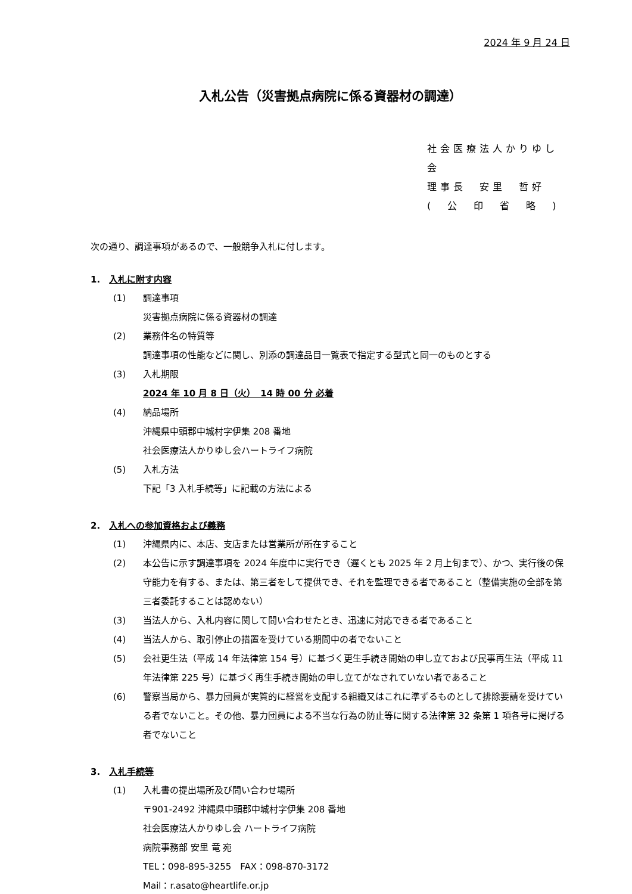2024 年 9 月 24 日
入札公告（災害拠点病院に係る資器材の調達）
社会医療法人かりゆし会
理事長　安里　哲好
(　公　印　省　略　)
次の通り、調達事項があるので、一般競争入札に付します。
1.　入札に附す内容
(1) 調達事項
災害拠点病院に係る資器材の調達
(2) 業務件名の特質等
調達事項の性能などに関し、別添の調達品目一覧表で指定する型式と同一のものとする
(3) 入札期限
2024 年 10 月 8 日（火）　14 時 00 分 必着
(4) 納品場所
沖縄県中頭郡中城村字伊集 208 番地
社会医療法人かりゆし会ハートライフ病院
(5) 入札方法
下記「3 入札手続等」に記載の方法による
2.　入札への参加資格および義務
(1) 沖縄県内に、本店、支店または営業所が所在すること
(2) 本公告に示す調達事項を 2024 年度中に実行でき（遅くとも 2025 年 2 月上旬まで）、かつ、実行後の保守能力を有する、または、第三者をして提供でき、それを監理できる者であること（整備実施の全部を第三者委託することは認めない）
(3) 当法人から、入札内容に関して問い合わせたとき、迅速に対応できる者であること
(4) 当法人から、取引停止の措置を受けている期間中の者でないこと
(5) 会社更生法（平成 14 年法律第 154 号）に基づく更生手続き開始の申し立ておよび民事再生法（平成 11 年法律第 225 号）に基づく再生手続き開始の申し立てがなされていない者であること
(6) 警察当局から、暴力団員が実質的に経営を支配する組織又はこれに準ずるものとして排除要請を受けている者でないこと。その他、暴力団員による不当な行為の防止等に関する法律第 32 条第 1 項各号に掲げる者でないこと
3.　入札手続等
(1) 入札書の提出場所及び問い合わせ場所
〒901-2492 沖縄県中頭郡中城村字伊集 208 番地
社会医療法人かりゆし会 ハートライフ病院
病院事務部 安里 竜 宛
TEL：098-895-3255　FAX：098-870-3172
Mail：r.asato@heartlife.or.jp